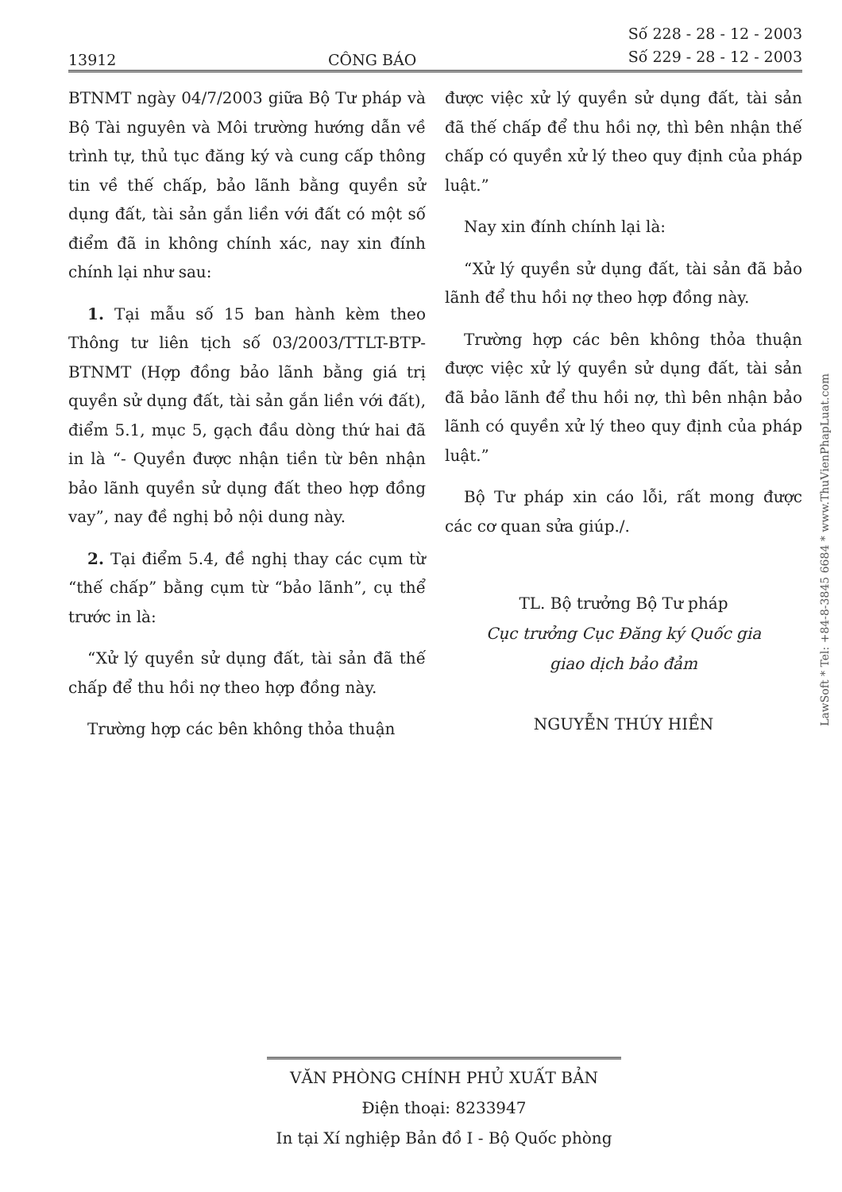13912 CÔNG BÁO Số 228 - 28 - 12 - 2003
Số 229 - 28 - 12 - 2003
BTNMT ngày 04/7/2003 giữa Bộ Tư pháp và Bộ Tài nguyên và Môi trường hướng dẫn về trình tự, thủ tục đăng ký và cung cấp thông tin về thế chấp, bảo lãnh bằng quyền sử dụng đất, tài sản gắn liền với đất có một số điểm đã in không chính xác, nay xin đính chính lại như sau:
1. Tại mẫu số 15 ban hành kèm theo Thông tư liên tịch số 03/2003/TTLT-BTP-BTNMT (Hợp đồng bảo lãnh bằng giá trị quyền sử dụng đất, tài sản gắn liền với đất), điểm 5.1, mục 5, gạch đầu dòng thứ hai đã in là “- Quyền được nhận tiền từ bên nhận bảo lãnh quyền sử dụng đất theo hợp đồng vay”, nay đề nghị bỏ nội dung này.
2. Tại điểm 5.4, đề nghị thay các cụm từ “thế chấp” bằng cụm từ “bảo lãnh”, cụ thể trước in là:
“Xử lý quyền sử dụng đất, tài sản đã thế chấp để thu hồi nợ theo hợp đồng này.
Trường hợp các bên không thỏa thuận
được việc xử lý quyền sử dụng đất, tài sản đã thế chấp để thu hồi nợ, thì bên nhận thế chấp có quyền xử lý theo quy định của pháp luật.”
Nay xin đính chính lại là:
“Xử lý quyền sử dụng đất, tài sản đã bảo lãnh để thu hồi nợ theo hợp đồng này.
Trường hợp các bên không thỏa thuận được việc xử lý quyền sử dụng đất, tài sản đã bảo lãnh để thu hồi nợ, thì bên nhận bảo lãnh có quyền xử lý theo quy định của pháp luật.”
Bộ Tư pháp xin cáo lỗi, rất mong được các cơ quan sửa giúp./.
TL. Bộ trưởng Bộ Tư pháp
Cục trưởng Cục Đăng ký Quốc gia
giao dịch bảo đảm
NGUYỄN THÚY HIỀN
VĂN PHÒNG CHÍNH PHỦ XUẤT BẢN
Điện thoại: 8233947
In tại Xí nghiệp Bản đồ I - Bộ Quốc phòng
LawSoft * Tel: +84-8-3845 6684 * www.ThuVienPhapLuat.com